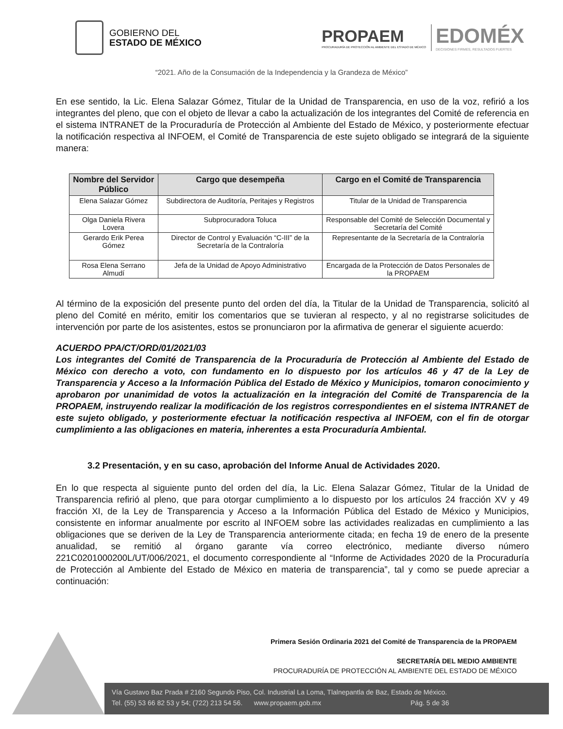GOBIERNO DEL
ESTADO DE MÉXICO
PROPAEM
PROCURADURÍA DE PROTECCIÓN AL AMBIENTE DEL ESTADO DE MÉXICO
EDOMÉX
DECISIONES FIRMES, RESULTADOS FUERTES
“2021. Año de la Consumación de la Independencia y la Grandeza de México”
En ese sentido, la Lic. Elena Salazar Gómez, Titular de la Unidad de Transparencia, en uso de la voz, refirió a los integrantes del pleno, que con el objeto de llevar a cabo la actualización de los integrantes del Comité de referencia en el sistema INTRANET de la Procuraduría de Protección al Ambiente del Estado de México, y posteriormente efectuar la notificación respectiva al INFOEM, el Comité de Transparencia de este sujeto obligado se integrará de la siguiente manera:
| Nombre del Servidor Público | Cargo que desempeña | Cargo en el Comité de Transparencia |
| --- | --- | --- |
| Elena Salazar Gómez | Subdirectora de Auditoría, Peritajes y Registros | Titular de la Unidad de Transparencia |
| Olga Daniela Rivera Lovera | Subprocuradora Toluca | Responsable del Comité de Selección Documental y Secretaría del Comité |
| Gerardo Erik Perea Gómez | Director de Control y Evaluación “C-III” de la Secretaría de la Contraloría | Representante de la Secretaría de la Contraloría |
| Rosa Elena Serrano Almudí | Jefa de la Unidad de Apoyo Administrativo | Encargada de la Protección de Datos Personales de la PROPAEM |
Al término de la exposición del presente punto del orden del día, la Titular de la Unidad de Transparencia, solicitó al pleno del Comité en mérito, emitir los comentarios que se tuvieran al respecto, y al no registrarse solicitudes de intervención por parte de los asistentes, estos se pronunciaron por la afirmativa de generar el siguiente acuerdo:
ACUERDO PPA/CT/ORD/01/2021/03
Los integrantes del Comité de Transparencia de la Procuraduría de Protección al Ambiente del Estado de México con derecho a voto, con fundamento en lo dispuesto por los artículos 46 y 47 de la Ley de Transparencia y Acceso a la Información Pública del Estado de México y Municipios, tomaron conocimiento y aprobaron por unanimidad de votos la actualización en la integración del Comité de Transparencia de la PROPAEM, instruyendo realizar la modificación de los registros correspondientes en el sistema INTRANET de este sujeto obligado, y posteriormente efectuar la notificación respectiva al INFOEM, con el fin de otorgar cumplimiento a las obligaciones en materia, inherentes a esta Procuraduría Ambiental.
3.2 Presentación, y en su caso, aprobación del Informe Anual de Actividades 2020.
En lo que respecta al siguiente punto del orden del día, la Lic. Elena Salazar Gómez, Titular de la Unidad de Transparencia refirió al pleno, que para otorgar cumplimiento a lo dispuesto por los artículos 24 fracción XV y 49 fracción XI, de la Ley de Transparencia y Acceso a la Información Pública del Estado de México y Municipios, consistente en informar anualmente por escrito al INFOEM sobre las actividades realizadas en cumplimiento a las obligaciones que se deriven de la Ley de Transparencia anteriormente citada; en fecha 19 de enero de la presente anualidad, se remitió al órgano garante vía correo electrónico, mediante diverso número 221C0201000200L/UT/006/2021, el documento correspondiente al “Informe de Actividades 2020 de la Procuraduría de Protección al Ambiente del Estado de México en materia de transparencia”, tal y como se puede apreciar a continuación:
Primera Sesión Ordinaria 2021 del Comité de Transparencia de la PROPAEM
SECRETARÍA DEL MEDIO AMBIENTE
PROCURADURÍA DE PROTECCIÓN AL AMBIENTE DEL ESTADO DE MÉXICO
Vía Gustavo Baz Prada # 2160 Segundo Piso, Col. Industrial La Loma, Tlalnepantla de Baz, Estado de México.
Tel. (55) 53 66 82 53 y 54; (722) 213 54 56. www.propaem.gob.mx Pág. 5 de 36